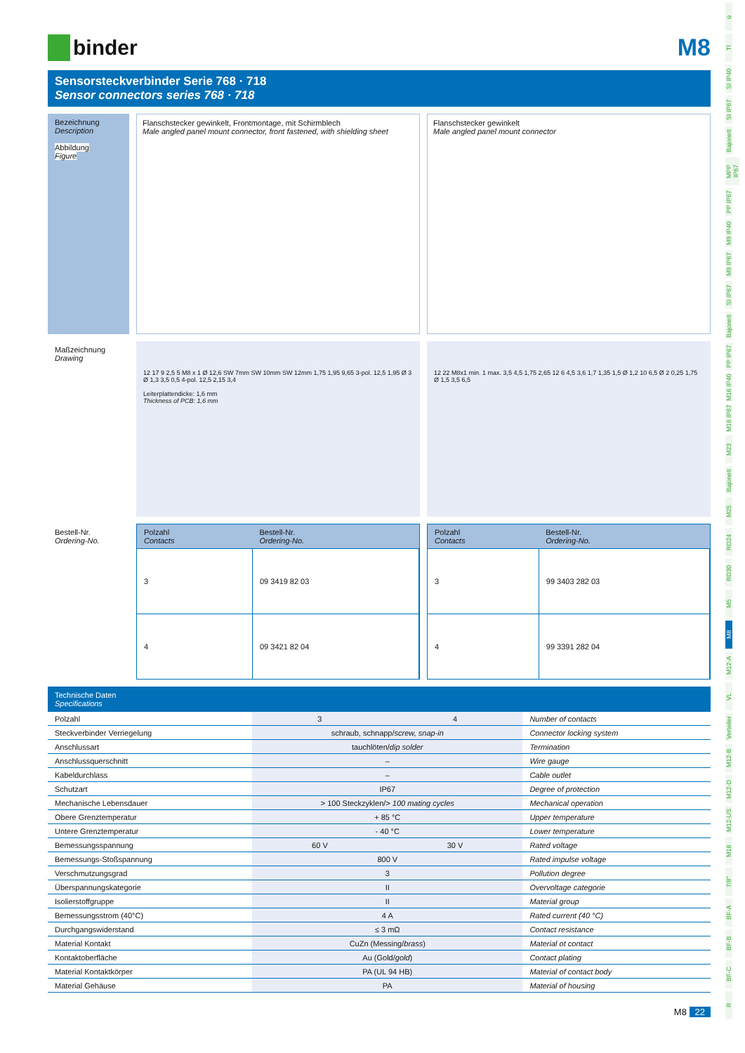ü
TI
SI IP40
SI IP67
Bajonett
MPP IP67
PP IP67
M9 IP40
M9 IP67
SI IP67
Bajonett
PP IP67
M16 IP40
M16 IP67
M23
Bajonett
M25
RD24
RD30
M5
M8
M12-A
VL
Verteiler
M12-B
M12-D
M12-US
M18
7/8"
BF-A
BF-B
BF-C
R
binder M8
Sensorsteckverbinder Serie 768 · 718
Sensor connectors series 768 · 718
Bezeichnung
Description
Abbildung
Figure
Flanschstecker gewinkelt, Frontmontage, mit Schirmblech
Male angled panel mount connector, front fastened, with shielding sheet
Flanschstecker gewinkelt
Male angled panel mount connector
Maßzeichnung
Drawing
12 17 9 2,5 5 M8 x 1 Ø 12,6 SW 7mm SW 10mm SW 12mm 1,75 1,95 9,65 3-pol. 12,5 1,95 Ø 3 Ø 1,3 3,5 0,5 4-pol. 12,5 2,15 3,4
Leiterplattendicke: 1,6 mm
Thickness of PCB: 1,6 mm
12 22 M8x1 min. 1 max. 3,5 4,5 1,75 2,65 12 6 4,5 3,6 1,7 1,35 1,5 Ø 1,2 10 6,5 Ø 2 0,25 1,75 Ø 1,5 3,5 6,5
Bestell-Nr.
Ordering-No.
| Polzahl Contacts | Bestell-Nr. Ordering-No. |
| --- | --- |
| 3 | 09 3419 82 03 |
| 4 | 09 3421 82 04 |
| Polzahl Contacts | Bestell-Nr. Ordering-No. |
| --- | --- |
| 3 | 99 3403 282 03 |
| 4 | 99 3391 282 04 |
Technische Daten
Specifications
| Polzahl | 3 | 4 | Number of contacts |
| Steckverbinder Verriegelung | schraub, schnapp/ screw, snap-in | | Connector locking system |
| Anschlussart | tauchlöten/ dip solder | | Termination |
| Anschlussquerschnitt | – | | Wire gauge |
| Kabeldurchlass | – | | Cable outlet |
| Schutzart | IP67 | | Degree of protection |
| Mechanische Lebensdauer | > 100 Steckzyklen/ > 100 mating cycles | | Mechanical operation |
| Obere Grenztemperatur | + 85 °C | | Upper temperature |
| Untere Grenztemperatur | - 40 °C | | Lower temperature |
| Bemessungsspannung | 60 V | 30 V | Rated voltage |
| Bemessungs-Stoßspannung | 800 V | | Rated impulse voltage |
| Verschmutzungsgrad | 3 | | Pollution degree |
| Überspannungskategorie | II | | Overvoltage categorie |
| Isolierstoffgruppe | II | | Material group |
| Bemessungsstrom (40°C) | 4 A | | Rated current (40 °C) |
| Durchgangswiderstand | ≤ 3 mΩ | | Contact resistance |
| Material Kontakt | CuZn (Messing/ brass ) | | Material ot contact |
| Kontaktoberfläche | Au (Gold/ gold ) | | Contact plating |
| Material Kontaktkörper | PA (UL 94 HB) | | Material of contact body |
| Material Gehäuse | PA | | Material of housing |
M8 22